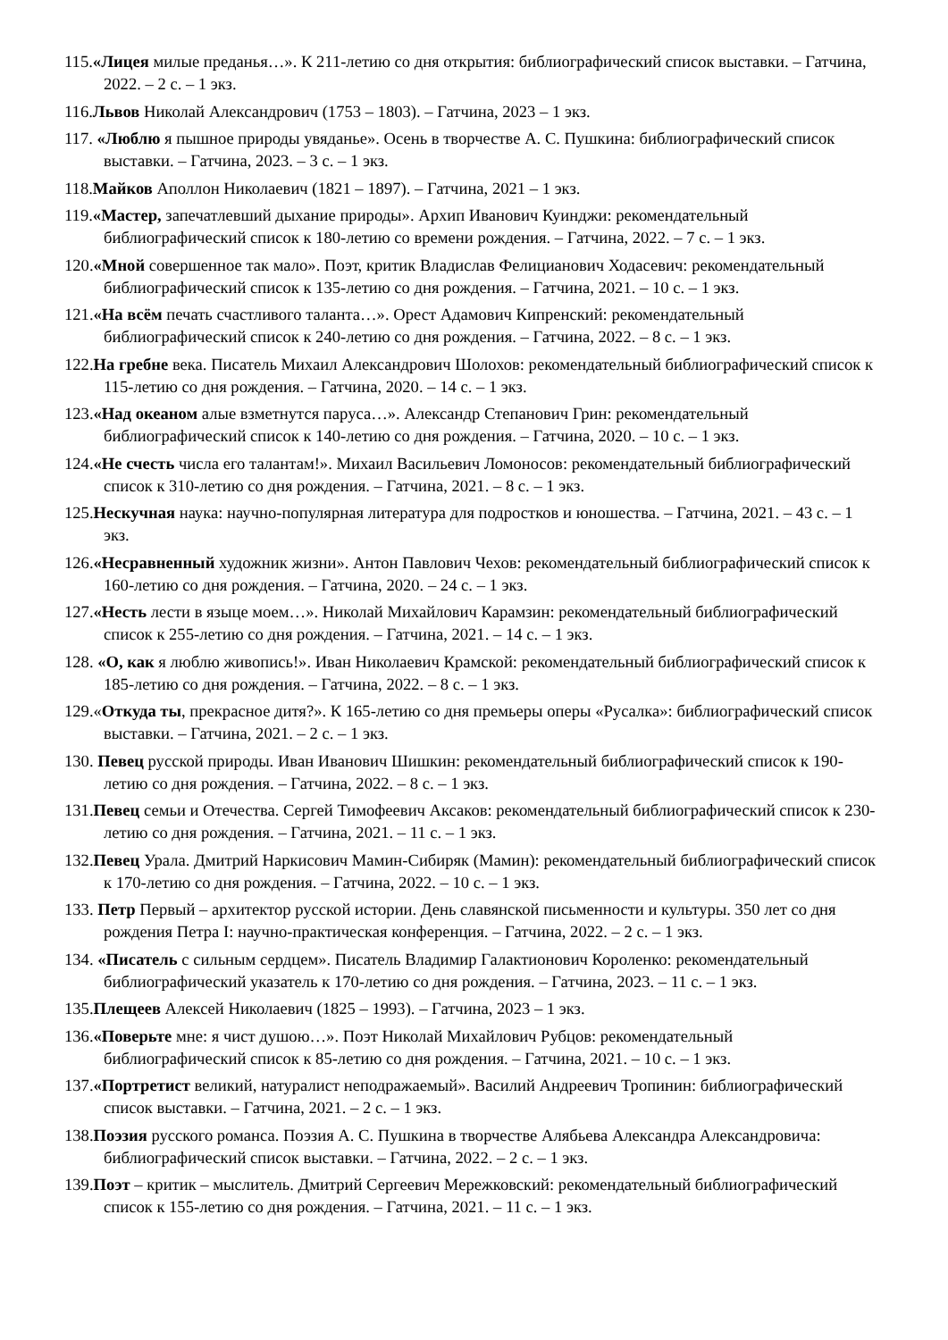115.«Лицея милые преданья…». К 211-летию со дня открытия: библиографический список выставки. – Гатчина, 2022. – 2 с. – 1 экз.
116.Львов Николай Александрович (1753 – 1803). – Гатчина, 2023 – 1 экз.
117. «Люблю я пышное природы увяданье». Осень в творчестве А. С. Пушкина: библиографический список выставки. – Гатчина, 2023. – 3 с. – 1 экз.
118.Майков Аполлон Николаевич (1821 – 1897). – Гатчина, 2021 – 1 экз.
119.«Мастер, запечатлевший дыхание природы». Архип Иванович Куинджи: рекомендательный библиографический список к 180-летию со времени рождения. – Гатчина, 2022. – 7 с. – 1 экз.
120.«Мной совершенное так мало». Поэт, критик Владислав Фелицианович Ходасевич: рекомендательный библиографический список к 135-летию со дня рождения. – Гатчина, 2021. – 10 с. – 1 экз.
121.«На всём печать счастливого таланта…». Орест Адамович Кипренский: рекомендательный библиографический список к 240-летию со дня рождения. – Гатчина, 2022. – 8 с. – 1 экз.
122.На гребне века. Писатель Михаил Александрович Шолохов: рекомендательный библиографический список к 115-летию со дня рождения. – Гатчина, 2020. – 14 с. – 1 экз.
123.«Над океаном алые взметнутся паруса…». Александр Степанович Грин: рекомендательный библиографический список к 140-летию со дня рождения. – Гатчина, 2020. – 10 с. – 1 экз.
124.«Не счесть числа его талантам!». Михаил Васильевич Ломоносов: рекомендательный библиографический список к 310-летию со дня рождения. – Гатчина, 2021. – 8 с. – 1 экз.
125.Нескучная наука: научно-популярная литература для подростков и юношества. – Гатчина, 2021. – 43 с. – 1 экз.
126.«Несравненный художник жизни». Антон Павлович Чехов: рекомендательный библиографический список к 160-летию со дня рождения. – Гатчина, 2020. – 24 с. – 1 экз.
127.«Несть лести в языце моем…». Николай Михайлович Карамзин: рекомендательный библиографический список к 255-летию со дня рождения. – Гатчина, 2021. – 14 с. – 1 экз.
128. «О, как я люблю живопись!». Иван Николаевич Крамской: рекомендательный библиографический список к 185-летию со дня рождения. – Гатчина, 2022. – 8 с. – 1 экз.
129.«Откуда ты, прекрасное дитя?». К 165-летию со дня премьеры оперы «Русалка»: библиографический список выставки. – Гатчина, 2021. – 2 с. – 1 экз.
130. Певец русской природы. Иван Иванович Шишкин: рекомендательный библиографический список к 190-летию со дня рождения. – Гатчина, 2022. – 8 с. – 1 экз.
131.Певец семьи и Отечества. Сергей Тимофеевич Аксаков: рекомендательный библиографический список к 230-летию со дня рождения. – Гатчина, 2021. – 11 с. – 1 экз.
132.Певец Урала. Дмитрий Наркисович Мамин-Сибиряк (Мамин): рекомендательный библиографический список к 170-летию со дня рождения. – Гатчина, 2022. – 10 с. – 1 экз.
133. Петр Первый – архитектор русской истории. День славянской письменности и культуры. 350 лет со дня рождения Петра I: научно-практическая конференция. – Гатчина, 2022. – 2 с. – 1 экз.
134. «Писатель с сильным сердцем». Писатель Владимир Галактионович Короленко: рекомендательный библиографический указатель к 170-летию со дня рождения. – Гатчина, 2023. – 11 с. – 1 экз.
135.Плещеев Алексей Николаевич (1825 – 1993). – Гатчина, 2023 – 1 экз.
136.«Поверьте мне: я чист душою…». Поэт Николай Михайлович Рубцов: рекомендательный библиографический список к 85-летию со дня рождения. – Гатчина, 2021. – 10 с. – 1 экз.
137.«Портретист великий, натуралист неподражаемый». Василий Андреевич Тропинин: библиографический список выставки. – Гатчина, 2021. – 2 с. – 1 экз.
138.Поэзия русского романса. Поэзия А. С. Пушкина в творчестве Алябьева Александра Александровича: библиографический список выставки. – Гатчина, 2022. – 2 с. – 1 экз.
139.Поэт – критик – мыслитель. Дмитрий Сергеевич Мережковский: рекомендательный библиографический список к 155-летию со дня рождения. – Гатчина, 2021. – 11 с. – 1 экз.